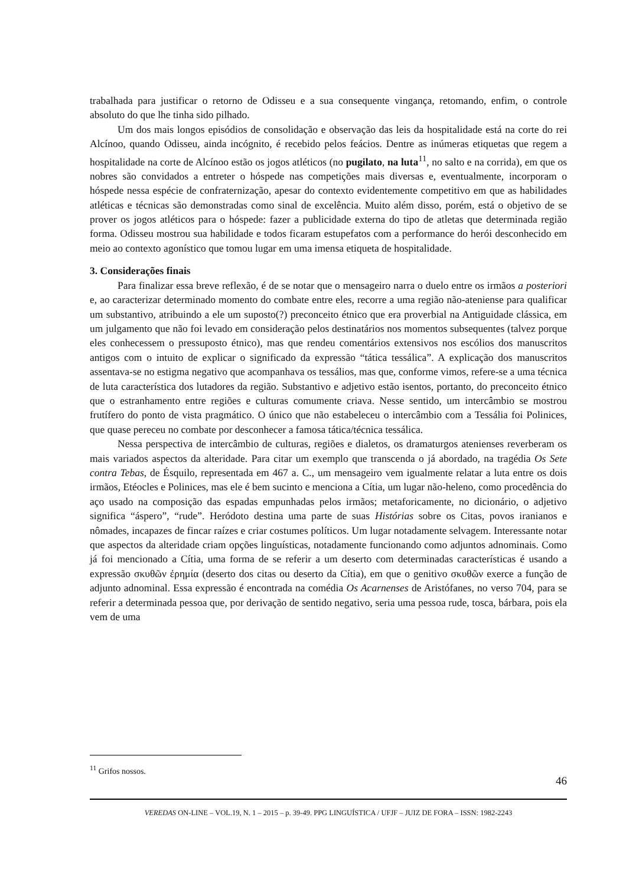trabalhada para justificar o retorno de Odisseu e a sua consequente vingança, retomando, enfim, o controle absoluto do que lhe tinha sido pilhado.
Um dos mais longos episódios de consolidação e observação das leis da hospitalidade está na corte do rei Alcínoo, quando Odisseu, ainda incógnito, é recebido pelos feácios. Dentre as inúmeras etiquetas que regem a hospitalidade na corte de Alcínoo estão os jogos atléticos (no pugilato, na luta<sup>11</sup>, no salto e na corrida), em que os nobres são convidados a entreter o hóspede nas competições mais diversas e, eventualmente, incorporam o hóspede nessa espécie de confraternização, apesar do contexto evidentemente competitivo em que as habilidades atléticas e técnicas são demonstradas como sinal de excelência. Muito além disso, porém, está o objetivo de se prover os jogos atléticos para o hóspede: fazer a publicidade externa do tipo de atletas que determinada região forma. Odisseu mostrou sua habilidade e todos ficaram estupefatos com a performance do herói desconhecido em meio ao contexto agonístico que tomou lugar em uma imensa etiqueta de hospitalidade.
3. Considerações finais
Para finalizar essa breve reflexão, é de se notar que o mensageiro narra o duelo entre os irmãos a posteriori e, ao caracterizar determinado momento do combate entre eles, recorre a uma região não-ateniense para qualificar um substantivo, atribuindo a ele um suposto(?) preconceito étnico que era proverbial na Antiguidade clássica, em um julgamento que não foi levado em consideração pelos destinatários nos momentos subsequentes (talvez porque eles conhecessem o pressuposto étnico), mas que rendeu comentários extensivos nos escólios dos manuscritos antigos com o intuito de explicar o significado da expressão “tática tessálica”. A explicação dos manuscritos assentava-se no estigma negativo que acompanhava os tessálios, mas que, conforme vimos, refere-se a uma técnica de luta característica dos lutadores da região. Substantivo e adjetivo estão isentos, portanto, do preconceito étnico que o estranhamento entre regiões e culturas comumente criava. Nesse sentido, um intercâmbio se mostrou frutífero do ponto de vista pragmático. O único que não estabeleceu o intercâmbio com a Tessália foi Polinices, que quase pereceu no combate por desconhecer a famosa tática/técnica tessálica.
Nessa perspectiva de intercâmbio de culturas, regiões e dialetos, os dramaturgos atenienses reverberam os mais variados aspectos da alteridade. Para citar um exemplo que transcenda o já abordado, na tragédia Os Sete contra Tebas, de Ésquilo, representada em 467 a. C., um mensageiro vem igualmente relatar a luta entre os dois irmãos, Etéocles e Polinices, mas ele é bem sucinto e menciona a Cítia, um lugar não-heleno, como procedência do aço usado na composição das espadas empunhadas pelos irmãos; metaforicamente, no dicionário, o adjetivo significa “áspero”, “rude”. Heródoto destina uma parte de suas Histórias sobre os Citas, povos iranianos e nômades, incapazes de fincar raízes e criar costumes políticos. Um lugar notadamente selvagem. Interessante notar que aspectos da alteridade criam opções linguísticas, notadamente funcionando como adjuntos adnominais. Como já foi mencionado a Cítia, uma forma de se referir a um deserto com determinadas características é usando a expressão σκυθῶν ἐρημία (deserto dos citas ou deserto da Cítia), em que o genitivo σκυθῶν exerce a função de adjunto adnominal. Essa expressão é encontrada na comédia Os Acarnenses de Aristófanes, no verso 704, para se referir a determinada pessoa que, por derivação de sentido negativo, seria uma pessoa rude, tosca, bárbara, pois ela vem de uma
<sup>11</sup> Grifos nossos.
46
VEREDAS ON-LINE – VOL.19, N. 1 – 2015 – p. 39-49. PPG LINGUÍSTICA / UFJF – JUIZ DE FORA – ISSN: 1982-2243